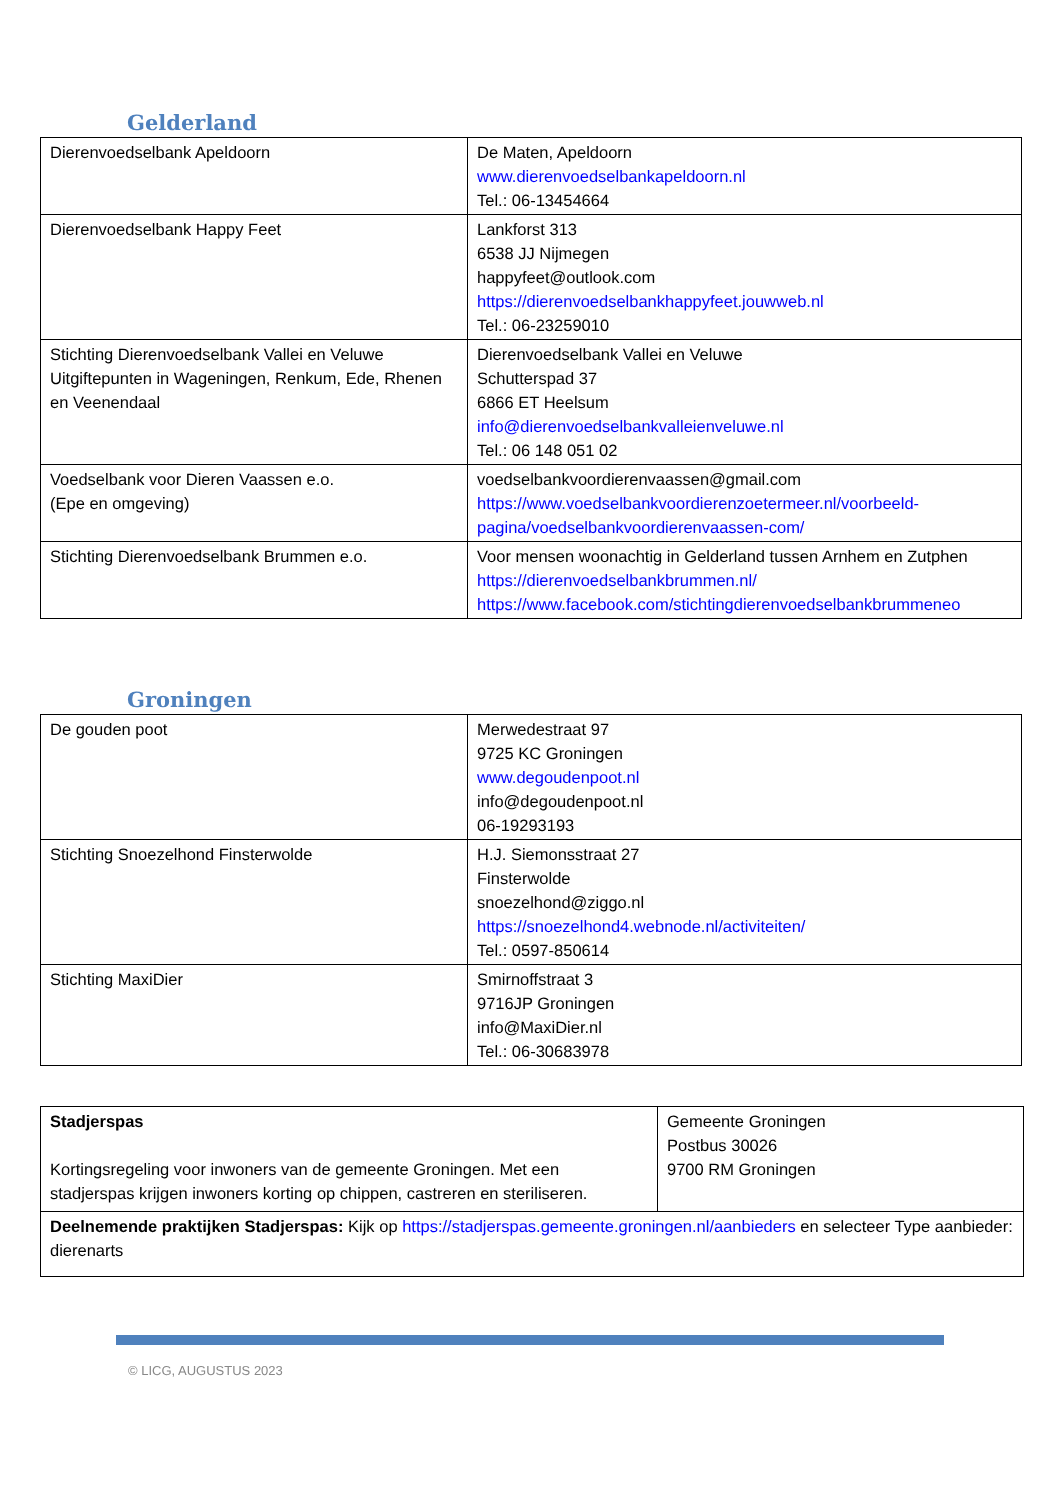Gelderland
| Dierenvoedselbank Apeldoorn | De Maten, Apeldoorn www.dierenvoedselbankapeldoorn.nl Tel.: 06-13454664 |
| Dierenvoedselbank Happy Feet | Lankforst 313 6538 JJ Nijmegen happyfeet@outlook.com https://dierenvoedselbankhappyfeet.jouwweb.nl Tel.: 06-23259010 |
| Stichting Dierenvoedselbank Vallei en Veluwe Uitgiftepunten in Wageningen, Renkum, Ede, Rhenen en Veenendaal | Dierenvoedselbank Vallei en Veluwe Schutterspad 37 6866 ET Heelsum info@dierenvoedselbankvalleienveluwe.nl Tel.: 06 148 051 02 |
| Voedselbank voor Dieren Vaassen e.o. (Epe en omgeving) | voedselbankvoordierenvaassen@gmail.com https://www.voedselbankvoordierenzoetermeer.nl/voorbeeld-pagina/voedselbankvoordierenvaassen-com/ |
| Stichting Dierenvoedselbank Brummen e.o. | Voor mensen woonachtig in Gelderland tussen Arnhem en Zutphen https://dierenvoedselbankbrummen.nl/ https://www.facebook.com/stichtingdierenvoedselbankbrummeneo |
Groningen
| De gouden poot | Merwedestraat 97 9725 KC Groningen www.degoudenpoot.nl info@degoudenpoot.nl 06-19293193 |
| Stichting Snoezelhond Finsterwolde | H.J. Siemonsstraat 27 Finsterwolde snoezelhond@ziggo.nl https://snoezelhond4.webnode.nl/activiteiten/ Tel.: 0597-850614 |
| Stichting MaxiDier | Smirnoffstraat 3 9716JP Groningen info@MaxiDier.nl Tel.: 06-30683978 |
| Stadjerspas Kortingsregeling voor inwoners van de gemeente Groningen. Met een stadjerspas krijgen inwoners korting op chippen, castreren en steriliseren. | Gemeente Groningen Postbus 30026 9700 RM Groningen |
| Deelnemende praktijken Stadjerspas: Kijk op https://stadjerspas.gemeente.groningen.nl/aanbieders en selecteer Type aanbieder: dierenarts | |
© LICG, AUGUSTUS 2023